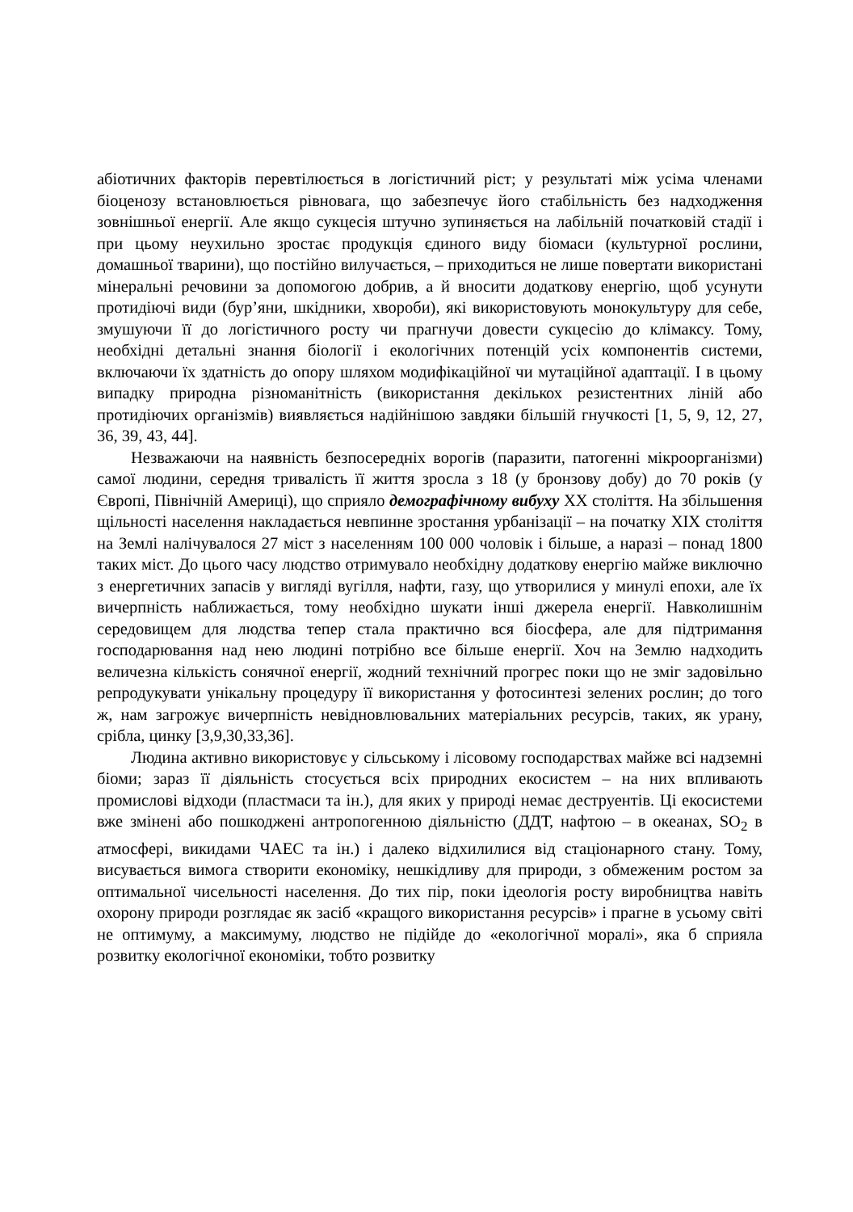абіотичних факторів перевтілюється в логістичний ріст; у результаті між усіма членами біоценозу встановлюється рівновага, що забезпечує його стабільність без надходження зовнішньої енергії. Але якщо сукцесія штучно зупиняється на лабільній початковій стадії і при цьому неухильно зростає продукція єдиного виду біомаси (культурної рослини, домашньої тварини), що постійно вилучається, – приходиться не лише повертати використані мінеральні речовини за допомогою добрив, а й вносити додаткову енергію, щоб усунути протидіючі види (бур’яни, шкідники, хвороби), які використовують монокультуру для себе, змушуючи її до логістичного росту чи прагнучи довести сукцесію до клімаксу. Тому, необхідні детальні знання біології і екологічних потенцій усіх компонентів системи, включаючи їх здатність до опору шляхом модифікаційної чи мутаційної адаптації. І в цьому випадку природна різноманітність (використання декількох резистентних ліній або протидіючих організмів) виявляється надійнішою завдяки більшій гнучкості [1, 5, 9, 12, 27, 36, 39, 43, 44].
Незважаючи на наявність безпосередніх ворогів (паразити, патогенні мікроорганізми) самої людини, середня тривалість її життя зросла з 18 (у бронзову добу) до 70 років (у Європі, Північній Америці), що сприяло демографічному вибуху ХХ століття. На збільшення щільності населення накладається невпинне зростання урбанізації – на початку ХІХ століття на Землі налічувалося 27 міст з населенням 100 000 чоловік і більше, а наразі – понад 1800 таких міст. До цього часу людство отримувало необхідну додаткову енергію майже виключно з енергетичних запасів у вигляді вугілля, нафти, газу, що утворилися у минулі епохи, але їх вичерпність наближається, тому необхідно шукати інші джерела енергії. Навколишнім середовищем для людства тепер стала практично вся біосфера, але для підтримання господарювання над нею людині потрібно все більше енергії. Хоч на Землю надходить величезна кількість сонячної енергії, жодний технічний прогрес поки що не зміг задовільно репродукувати унікальну процедуру її використання у фотосинтезі зелених рослин; до того ж, нам загрожує вичерпність невідновлювальних матеріальних ресурсів, таких, як урану, срібла, цинку [3,9,30,33,36].
Людина активно використовує у сільському і лісовому господарствах майже всі надземні біоми; зараз її діяльність стосується всіх природних екосистем – на них впливають промислові відходи (пластмаси та ін.), для яких у природі немає деструентів. Ці екосистеми вже змінені або пошкоджені антропогенною діяльністю (ДДТ, нафтою – в океанах, SO<sub>2</sub> в атмосфері, викидами ЧАЕС та ін.) і далеко відхилилися від стаціонарного стану. Тому, висувається вимога створити економіку, нешкідливу для природи, з обмеженим ростом за оптимальної чисельності населення. До тих пір, поки ідеологія росту виробництва навіть охорону природи розглядає як засіб «кращого використання ресурсів» і прагне в усьому світі не оптимуму, а максимуму, людство не підійде до «екологічної моралі», яка б сприяла розвитку екологічної економіки, тобто розвитку